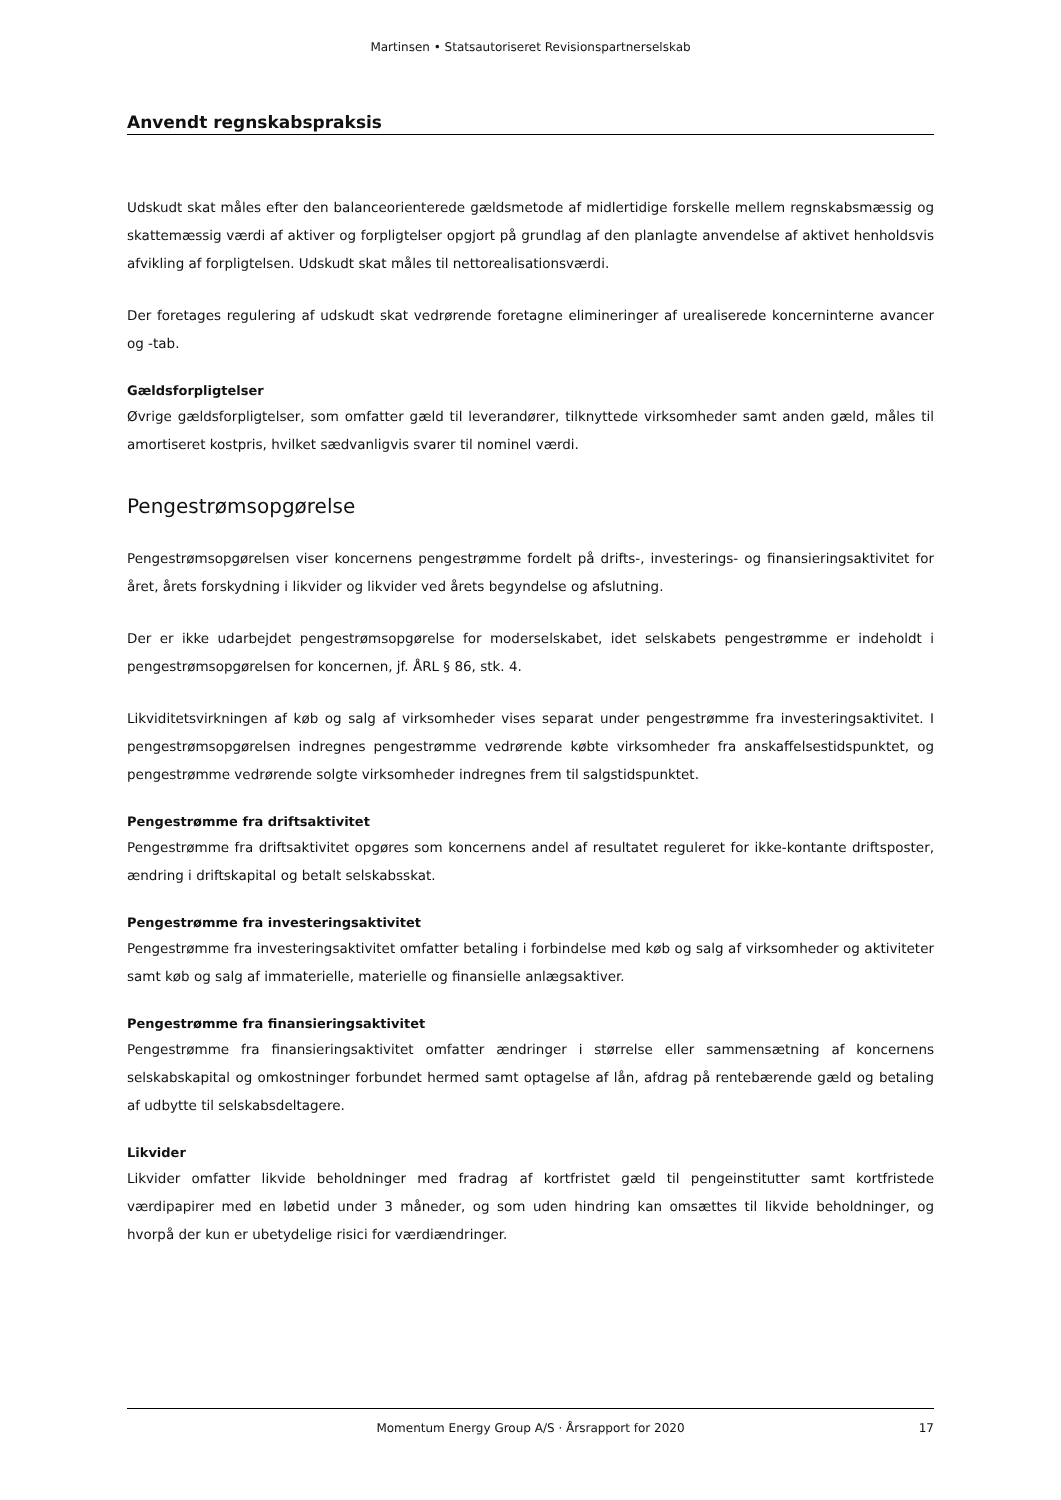Martinsen • Statsautoriseret Revisionspartnerselskab
Anvendt regnskabspraksis
Udskudt skat måles efter den balanceorienterede gældsmetode af midlertidige forskelle mellem regnskabsmæssig og skattemæssig værdi af aktiver og forpligtelser opgjort på grundlag af den planlagte anvendelse af aktivet henholdsvis afvikling af forpligtelsen. Udskudt skat måles til nettorealisationsværdi.
Der foretages regulering af udskudt skat vedrørende foretagne elimineringer af urealiserede koncerninterne avancer og -tab.
Gældsforpligtelser
Øvrige gældsforpligtelser, som omfatter gæld til leverandører, tilknyttede virksomheder samt anden gæld, måles til amortiseret kostpris, hvilket sædvanligvis svarer til nominel værdi.
Pengestrømsopgørelse
Pengestrømsopgørelsen viser koncernens pengestrømme fordelt på drifts-, investerings- og finansieringsaktivitet for året, årets forskydning i likvider og likvider ved årets begyndelse og afslutning.
Der er ikke udarbejdet pengestrømsopgørelse for moderselskabet, idet selskabets pengestrømme er indeholdt i pengestrømsopgørelsen for koncernen, jf. ÅRL § 86, stk. 4.
Likviditetsvirkningen af køb og salg af virksomheder vises separat under pengestrømme fra investeringsaktivitet. I pengestrømsopgørelsen indregnes pengestrømme vedrørende købte virksomheder fra anskaffelsestidspunktet, og pengestrømme vedrørende solgte virksomheder indregnes frem til salgstidspunktet.
Pengestrømme fra driftsaktivitet
Pengestrømme fra driftsaktivitet opgøres som koncernens andel af resultatet reguleret for ikke-kontante driftsposter, ændring i driftskapital og betalt selskabsskat.
Pengestrømme fra investeringsaktivitet
Pengestrømme fra investeringsaktivitet omfatter betaling i forbindelse med køb og salg af virksomheder og aktiviteter samt køb og salg af immaterielle, materielle og finansielle anlægsaktiver.
Pengestrømme fra finansieringsaktivitet
Pengestrømme fra finansieringsaktivitet omfatter ændringer i størrelse eller sammensætning af koncernens selskabskapital og omkostninger forbundet hermed samt optagelse af lån, afdrag på rentebærende gæld og betaling af udbytte til selskabsdeltagere.
Likvider
Likvider omfatter likvide beholdninger med fradrag af kortfristet gæld til pengeinstitutter samt kortfristede værdipapirer med en løbetid under 3 måneder, og som uden hindring kan omsættes til likvide beholdninger, og hvorpå der kun er ubetydelige risici for værdiændringer.
Momentum Energy Group A/S · Årsrapport for 2020 17